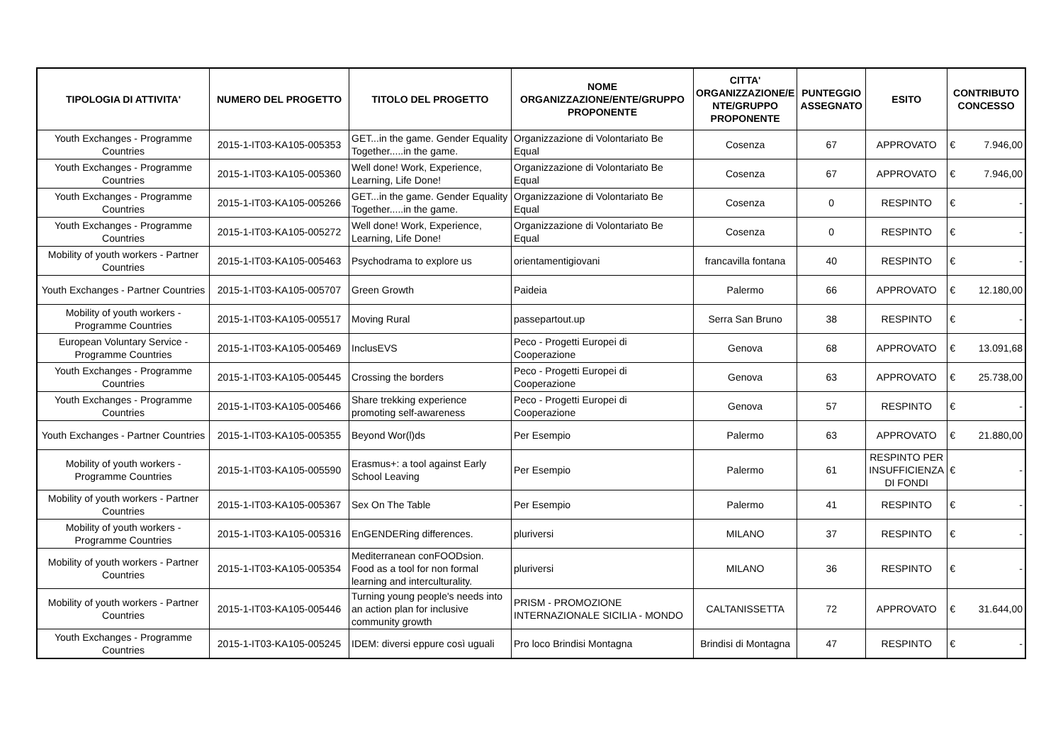| TIPOLOGIA DI ATTIVITA' | NUMERO DEL PROGETTO | TITOLO DEL PROGETTO | NOME ORGANIZZAZIONE/ENTE/GRUPPO PROPONENTE | CITTA' ORGANIZZAZIONE/E NTE/GRUPPO PROPONENTE | PUNTEGGIO ASSEGNATO | ESITO | CONTRIBUTO CONCESSO |
| --- | --- | --- | --- | --- | --- | --- | --- |
| Youth Exchanges - Programme Countries | 2015-1-IT03-KA105-005353 | GET...in the game. Gender Equality Together.....in the game. | Organizzazione di Volontariato Be Equal | Cosenza | 67 | APPROVATO | € 7.946,00 |
| Youth Exchanges - Programme Countries | 2015-1-IT03-KA105-005360 | Well done! Work, Experience, Learning, Life Done! | Organizzazione di Volontariato Be Equal | Cosenza | 67 | APPROVATO | € 7.946,00 |
| Youth Exchanges - Programme Countries | 2015-1-IT03-KA105-005266 | GET...in the game. Gender Equality Together.....in the game. | Organizzazione di Volontariato Be Equal | Cosenza | 0 | RESPINTO | € - |
| Youth Exchanges - Programme Countries | 2015-1-IT03-KA105-005272 | Well done! Work, Experience, Learning, Life Done! | Organizzazione di Volontariato Be Equal | Cosenza | 0 | RESPINTO | € - |
| Mobility of youth workers - Partner Countries | 2015-1-IT03-KA105-005463 | Psychodrama to explore us | orientamentigiovani | francavilla fontana | 40 | RESPINTO | € - |
| Youth Exchanges - Partner Countries | 2015-1-IT03-KA105-005707 | Green Growth | Paideia | Palermo | 66 | APPROVATO | € 12.180,00 |
| Mobility of youth workers - Programme Countries | 2015-1-IT03-KA105-005517 | Moving Rural | passepartout.up | Serra San Bruno | 38 | RESPINTO | € - |
| European Voluntary Service - Programme Countries | 2015-1-IT03-KA105-005469 | InclusEVS | Peco - Progetti Europei di Cooperazione | Genova | 68 | APPROVATO | € 13.091,68 |
| Youth Exchanges - Programme Countries | 2015-1-IT03-KA105-005445 | Crossing the borders | Peco - Progetti Europei di Cooperazione | Genova | 63 | APPROVATO | € 25.738,00 |
| Youth Exchanges - Programme Countries | 2015-1-IT03-KA105-005466 | Share trekking experience promoting self-awareness | Peco - Progetti Europei di Cooperazione | Genova | 57 | RESPINTO | € - |
| Youth Exchanges - Partner Countries | 2015-1-IT03-KA105-005355 | Beyond Wor(l)ds | Per Esempio | Palermo | 63 | APPROVATO | € 21.880,00 |
| Mobility of youth workers - Programme Countries | 2015-1-IT03-KA105-005590 | Erasmus+: a tool against Early School Leaving | Per Esempio | Palermo | 61 | RESPINTO PER INSUFFICIENZA DI FONDI | € - |
| Mobility of youth workers - Partner Countries | 2015-1-IT03-KA105-005367 | Sex On The Table | Per Esempio | Palermo | 41 | RESPINTO | € - |
| Mobility of youth workers - Programme Countries | 2015-1-IT03-KA105-005316 | EnGENDERing differences. | pluriversi | MILANO | 37 | RESPINTO | € - |
| Mobility of youth workers - Partner Countries | 2015-1-IT03-KA105-005354 | Mediterranean conFOODsion. Food as a tool for non formal learning and interculturality. | pluriversi | MILANO | 36 | RESPINTO | € - |
| Mobility of youth workers - Partner Countries | 2015-1-IT03-KA105-005446 | Turning young people's needs into an action plan for inclusive community growth | PRISM - PROMOZIONE INTERNAZIONALE SICILIA - MONDO | CALTANISSETTA | 72 | APPROVATO | € 31.644,00 |
| Youth Exchanges - Programme Countries | 2015-1-IT03-KA105-005245 | IDEM: diversi eppure così uguali | Pro loco Brindisi Montagna | Brindisi di Montagna | 47 | RESPINTO | € - |